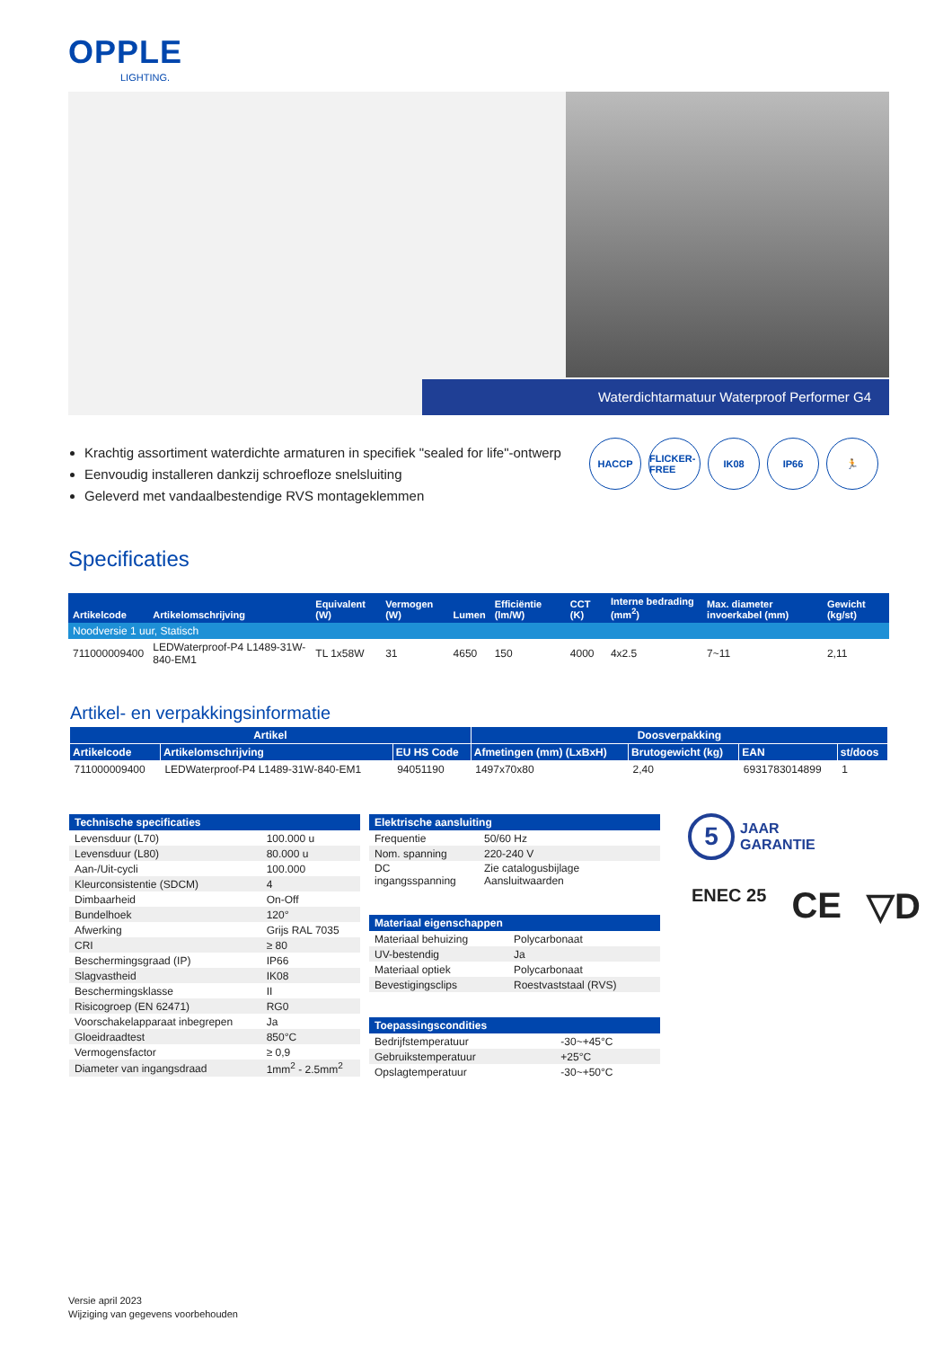OPPLE
LIGHTING.
Waterdichtarmatuur Waterproof Performer G4
Krachtig assortiment waterdichte armaturen in specifiek "sealed for life"-ontwerp
Eenvoudig installeren dankzij schroefloze snelsluiting
Geleverd met vandaalbestendige RVS montageklemmen
HACCP FLICKER-FREE
IK08 IP66 🏃
Specificaties
| Artikelcode | Artikelomschrijving | Equivalent (W) | Vermogen (W) | Lumen | Efficiëntie (lm/W) | CCT (K) | Interne bedrading (mm<sup>2</sup>) | Max. diameter invoerkabel (mm) | Gewicht (kg/st) |
| --- | --- | --- | --- | --- | --- | --- | --- | --- | --- |
| Noodversie 1 uur, Statisch | | | | | | | | | |
| 711000009400 | LEDWaterproof-P4 L1489-31W-840-EM1 | TL 1x58W | 31 | 4650 | 150 | 4000 | 4x2.5 | 7~11 | 2,11 |
Artikel- en verpakkingsinformatie
| Artikel | | | Doosverpakking | | | |
| --- | --- | --- | --- | --- | --- | --- |
| Artikelcode | Artikelomschrijving | EU HS Code | Afmetingen (mm) (LxBxH) | Brutogewicht (kg) | EAN | st/doos |
| 711000009400 | LEDWaterproof-P4 L1489-31W-840-EM1 | 94051190 | 1497x70x80 | 2,40 | 6931783014899 | 1 |
| Technische specificaties | |
| --- | --- |
| Levensduur (L70) | 100.000 u |
| Levensduur (L80) | 80.000 u |
| Aan-/Uit-cycli | 100.000 |
| Kleurconsistentie (SDCM) | 4 |
| Dimbaarheid | On-Off |
| Bundelhoek | 120° |
| Afwerking | Grijs RAL 7035 |
| CRI | ≥ 80 |
| Beschermingsgraad (IP) | IP66 |
| Slagvastheid | IK08 |
| Beschermingsklasse | II |
| Risicogroep (EN 62471) | RG0 |
| Voorschakelapparaat inbegrepen | Ja |
| Gloeidraadtest | 850°C |
| Vermogensfactor | ≥ 0,9 |
| Diameter van ingangsdraad | 1mm<sup>2</sup> - 2.5mm<sup>2</sup> |
| Elektrische aansluiting | |
| --- | --- |
| Frequentie | 50/60 Hz |
| Nom. spanning | 220-240 V |
| DC ingangsspanning | Zie catalogusbijlage Aansluitwaarden |
| Materiaal eigenschappen | |
| --- | --- |
| Materiaal behuizing | Polycarbonaat |
| UV-bestendig | Ja |
| Materiaal optiek | Polycarbonaat |
| Bevestigingsclips | Roestvaststaal (RVS) |
| Toepassingscondities | |
| --- | --- |
| Bedrijfstemperatuur | -30~+45°C |
| Gebruikstemperatuur | +25°C |
| Opslagtemperatuur | -30~+50°C |
5
JAAR
GARANTIE
ENEC 25 CE ▽D
Versie april 2023
Wijziging van gegevens voorbehouden